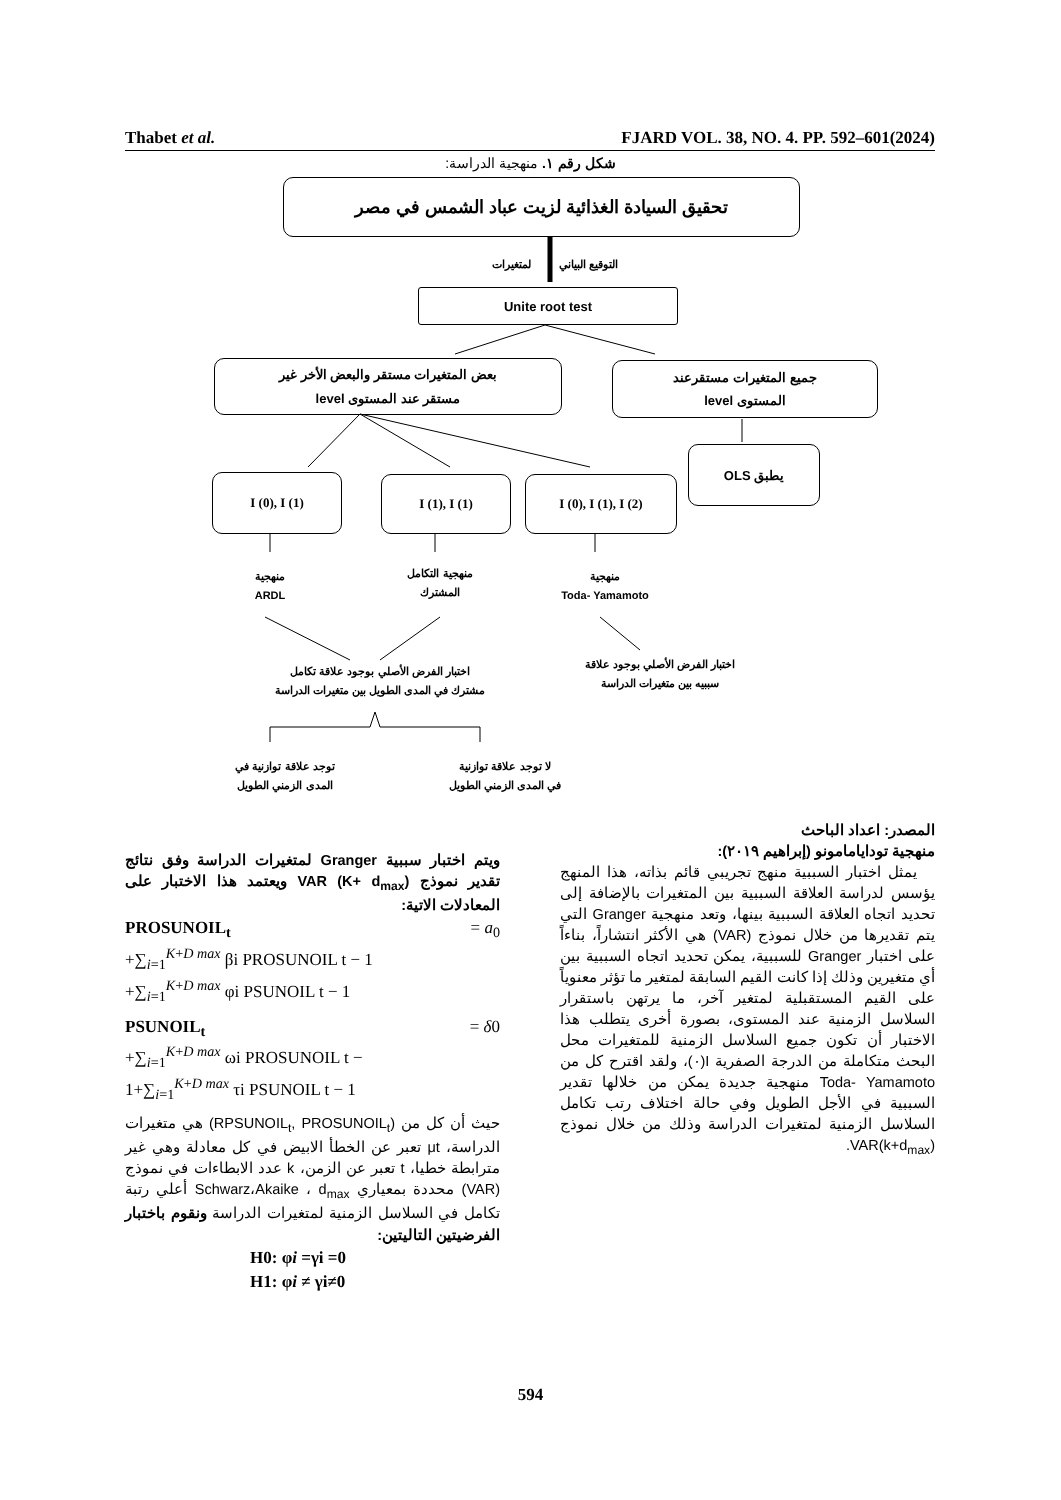Thabet et al. FJARD VOL. 38, NO. 4. PP. 592–601(2024)
شكل رقم ١. منهجية الدراسة:
تحقيق السيادة الغذائية لزيت عباد الشمس في مصر
التوقيع البياني لمتغيرات
Unite root test
بعض المتغيرات مستقر والبعض الأخر غير
مستقر عند المستوى level
جميع المتغيرات مستقرعند
المستوى level
يطبق OLS
I (0), I (1) I (1), I (1) I (0), I (1), I (2)
منهجية
ARDL
منهجية التكامل
المشترك
منهجية
Toda- Yamamoto
اختبار الفرض الأصلي بوجود علاقة تكامل
مشترك في المدى الطويل بين متغيرات الدراسة
اختبار الفرض الأصلي بوجود علاقة
سببيه بين متغيرات الدراسة
توجد علاقة توازنية في
المدى الزمني الطويل
لا توجد علاقة توازنية
في المدى الزمني الطويل
ويتم اختبار سببية Granger لمتغيرات الدراسة وفق نتائج تقدير نموذج VAR (K+ d<sub>max</sub>) ويعتمد هذا الاختبار على المعادلات الاتية:
PROSUNOIL<sub>t</sub> = a<sub>0</sub>
+∑<sub>i=1</sub><sup>K+D max</sup> βi PROSUNOIL t − 1
+∑<sub>i=1</sub><sup>K+D max</sup> φi PSUNOIL t − 1
PSUNOIL<sub>t</sub> = δ0
+∑<sub>i=1</sub><sup>K+D max</sup> ωi PROSUNOIL t −
1+∑<sub>i=1</sub><sup>K+D max</sup> τi PSUNOIL t − 1
حيث أن كل من (RPSUNOIL<sub>t</sub>, PROSUNOIL<sub>t</sub>) هي متغيرات الدراسة، μt تعبر عن الخطأ الابيض في كل معادلة وهي غير مترابطة خطيا، t تعبر عن الزمن، k عدد الابطاءات في نموذج (VAR) محددة بمعياري Schwarz،Akaike ، d<sub>max</sub> أعلي رتبة تكامل في السلاسل الزمنية لمتغيرات الدراسة ونقوم باختبار الفرضيتين التاليتين:
H0: φi =γi =0
H1: φi ≠ γi≠0
المصدر: اعداد الباحث
منهجية تودايامامونو (إبراهيم ٢٠١٩):
يمثل اختبار السببية منهج تجريبي قائم بذاته، هذا المنهج يؤسس لدراسة العلاقة السببية بين المتغيرات بالإضافة إلى تحديد اتجاه العلاقة السببية بينها، وتعد منهجية Granger التي يتم تقديرها من خلال نموذج (VAR) هي الأكثر انتشاراً، بناءاً على اختبار Granger للسببية، يمكن تحديد اتجاه السببية بين أي متغيرين وذلك إذا كانت القيم السابقة لمتغير ما تؤثر معنوياً على القيم المستقبلية لمتغير آخر، ما يرتهن باستقرار السلاسل الزمنية عند المستوى، بصورة أخرى يتطلب هذا الاختبار أن تكون جميع السلاسل الزمنية للمتغيرات محل البحث متكاملة من الدرجة الصفرية I(٠)، ولقد اقترح كل من Toda- Yamamoto منهجية جديدة يمكن من خلالها تقدير السببية في الأجل الطويل وفي حالة اختلاف رتب تكامل السلاسل الزمنية لمتغيرات الدراسة وذلك من خلال نموذج VAR(k+d<sub>max</sub>).
594